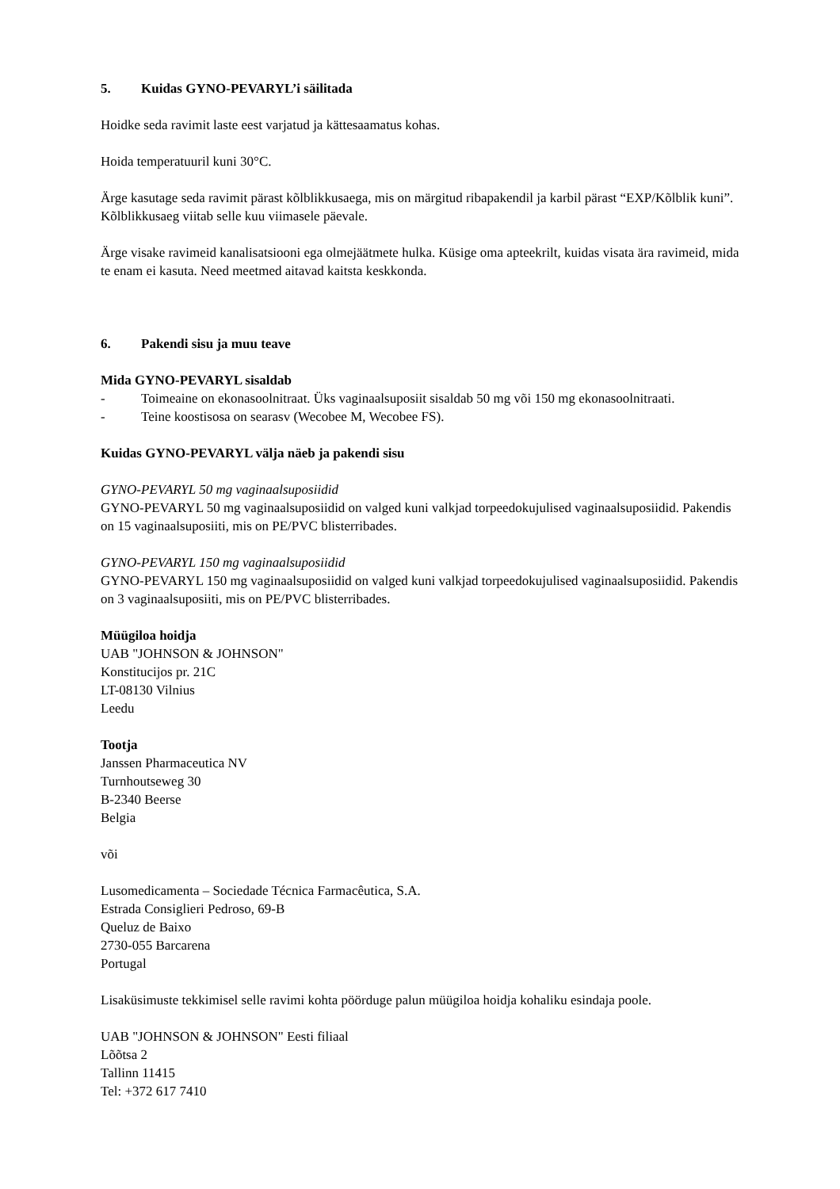5. Kuidas GYNO-PEVARYL’i säilitada
Hoidke seda ravimit laste eest varjatud ja kättesaamatus kohas.
Hoida temperatuuril kuni 30°C.
Ärge kasutage seda ravimit pärast kõlblikkusaega, mis on märgitud ribapakendil ja karbil pärast “EXP/Kõlblik kuni”. Kõlblikkusaeg viitab selle kuu viimasele päevale.
Ärge visake ravimeid kanalisatsiooni ega olmejäätmete hulka. Küsige oma apteekrilt, kuidas visata ära ravimeid, mida te enam ei kasuta. Need meetmed aitavad kaitsta keskkonda.
6. Pakendi sisu ja muu teave
Mida GYNO-PEVARYL sisaldab
- Toimeaine on ekonasoolnitraat. Üks vaginaalsuposiit sisaldab 50 mg või 150 mg ekonasoolnitraati.
- Teine koostisosa on searasv (Wecobee M, Wecobee FS).
Kuidas GYNO-PEVARYL välja näeb ja pakendi sisu
GYNO-PEVARYL 50 mg vaginaalsuposiidid
GYNO-PEVARYL 50 mg vaginaalsuposiidid on valged kuni valkjad torpeedokujulised vaginaalsuposiidid. Pakendis on 15 vaginaalsuposiiti, mis on PE/PVC blisterribades.
GYNO-PEVARYL 150 mg vaginaalsuposiidid
GYNO-PEVARYL 150 mg vaginaalsuposiidid on valged kuni valkjad torpeedokujulised vaginaalsuposiidid. Pakendis on 3 vaginaalsuposiiti, mis on PE/PVC blisterribades.
Müügiloa hoidja
UAB "JOHNSON & JOHNSON"
Konstitucijos pr. 21C
LT-08130 Vilnius
Leedu
Tootja
Janssen Pharmaceutica NV
Turnhoutseweg 30
B-2340 Beerse
Belgia
või
Lusomedicamenta – Sociedade Técnica Farmacêutica, S.A.
Estrada Consiglieri Pedroso, 69-B
Queluz de Baixo
2730-055 Barcarena
Portugal
Lisaküsimuste tekkimisel selle ravimi kohta pöörduge palun müügiloa hoidja kohaliku esindaja poole.
UAB "JOHNSON & JOHNSON" Eesti filiaal
Lõõtsa 2
Tallinn 11415
Tel: +372 617 7410